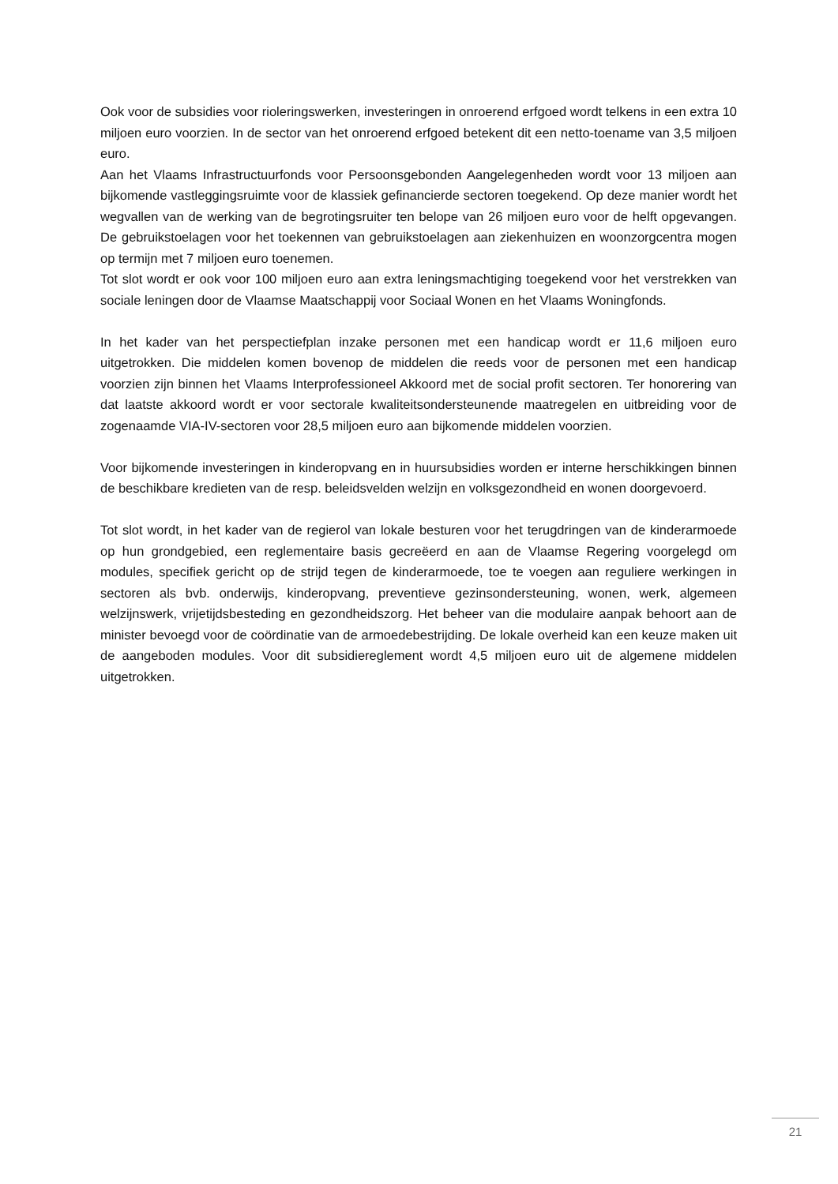Ook voor de subsidies voor rioleringswerken, investeringen in onroerend erfgoed wordt telkens in een extra 10 miljoen euro voorzien. In de sector van het onroerend erfgoed betekent dit een netto-toename van 3,5 miljoen euro.
Aan het Vlaams Infrastructuurfonds voor Persoonsgebonden Aangelegenheden wordt voor 13 miljoen aan bijkomende vastleggingsruimte voor de klassiek gefinancierde sectoren toegekend. Op deze manier wordt het wegvallen van de werking van de begrotingsruiter ten belope van 26 miljoen euro voor de helft opgevangen. De gebruikstoelagen voor het toekennen van gebruikstoelagen aan ziekenhuizen en woonzorgcentra mogen op termijn met 7 miljoen euro toenemen.
Tot slot wordt er ook voor 100 miljoen euro aan extra leningsmachtiging toegekend voor het verstrekken van sociale leningen door de Vlaamse Maatschappij voor Sociaal Wonen en het Vlaams Woningfonds.
In het kader van het perspectiefplan inzake personen met een handicap wordt er 11,6 miljoen euro uitgetrokken. Die middelen komen bovenop de middelen die reeds voor de personen met een handicap voorzien zijn binnen het Vlaams Interprofessioneel Akkoord met de social profit sectoren. Ter honorering van dat laatste akkoord wordt er voor sectorale kwaliteitsondersteunende maatregelen en uitbreiding voor de zogenaamde VIA-IV-sectoren voor 28,5 miljoen euro aan bijkomende middelen voorzien.
Voor bijkomende investeringen in kinderopvang en in huursubsidies worden er interne herschikkingen binnen de beschikbare kredieten van de resp. beleidsvelden welzijn en volksgezondheid en wonen doorgevoerd.
Tot slot wordt, in het kader van de regierol van lokale besturen voor het terugdringen van de kinderarmoede op hun grondgebied, een reglementaire basis gecreëerd en aan de Vlaamse Regering voorgelegd om modules, specifiek gericht op de strijd tegen de kinderarmoede, toe te voegen aan reguliere werkingen in sectoren als bvb. onderwijs, kinderopvang, preventieve gezinsondersteuning, wonen, werk, algemeen welzijnswerk, vrijetijdsbesteding en gezondheidszorg. Het beheer van die modulaire aanpak behoort aan de minister bevoegd voor de coördinatie van de armoedebestrijding. De lokale overheid kan een keuze maken uit de aangeboden modules. Voor dit subsidiereglement wordt 4,5 miljoen euro uit de algemene middelen uitgetrokken.
21